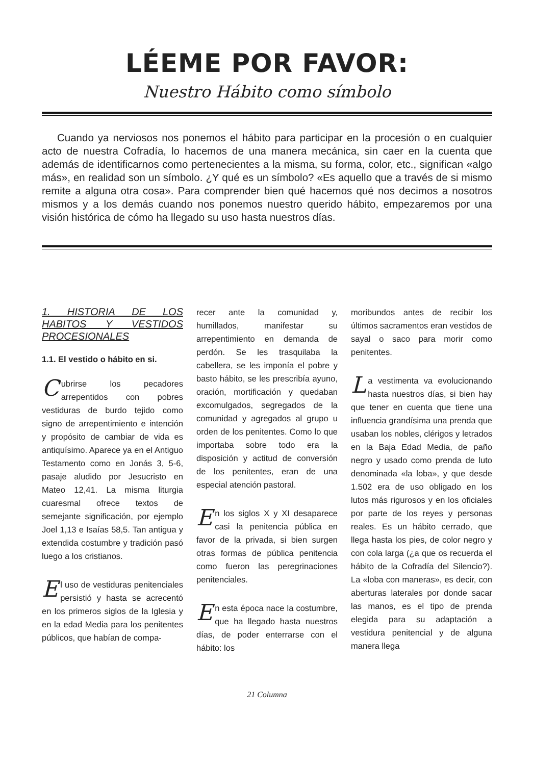LÉEME POR FAVOR:
Nuestro Hábito como símbolo
Cuando ya nerviosos nos ponemos el hábito para participar en la procesión o en cualquier acto de nuestra Cofradía, lo hacemos de una manera mecánica, sin caer en la cuenta que además de identificarnos como pertenecientes a la misma, su forma, color, etc., significan «algo más», en realidad son un símbolo. ¿Y qué es un símbolo? «Es aquello que a través de si mismo remite a alguna otra cosa». Para comprender bien qué hacemos qué nos decimos a nosotros mismos y a los demás cuando nos ponemos nuestro querido hábito, empezaremos por una visión histórica de cómo ha llegado su uso hasta nuestros días.
1. HISTORIA DE LOS HABITOS Y VESTIDOS PROCESIONALES
1.1. El vestido o hábito en si.
Cubrirse los pecadores arrepentidos con pobres vestiduras de burdo tejido como signo de arrepentimiento e intención y propósito de cambiar de vida es antiquísimo. Aparece ya en el Antiguo Testamento como en Jonás 3, 5-6, pasaje aludido por Jesucristo en Mateo 12,41. La misma liturgia cuaresmal ofrece textos de semejante significación, por ejemplo Joel 1,13 e Isaías 58,5. Tan antigua y extendida costumbre y tradición pasó luego a los cristianos.
El uso de vestiduras penitenciales persistió y hasta se acrecentó en los primeros siglos de la Iglesia y en la edad Media para los penitentes públicos, que habían de compa-
recer ante la comunidad y, humillados, manifestar su arrepentimiento en demanda de perdón. Se les trasquilaba la cabellera, se les imponía el pobre y basto hábito, se les prescribía ayuno, oración, mortificación y quedaban excomulgados, segregados de la comunidad y agregados al grupo u orden de los penitentes. Como lo que importaba sobre todo era la disposición y actitud de conversión de los penitentes, eran de una especial atención pastoral.
En los siglos X y XI desaparece casi la penitencia pública en favor de la privada, si bien surgen otras formas de pública penitencia como fueron las peregrinaciones penitenciales.
En esta época nace la costumbre, que ha llegado hasta nuestros días, de poder enterrarse con el hábito: los
moribundos antes de recibir los últimos sacramentos eran vestidos de sayal o saco para morir como penitentes.
La vestimenta va evolucionando hasta nuestros días, si bien hay que tener en cuenta que tiene una influencia grandísima una prenda que usaban los nobles, clérigos y letrados en la Baja Edad Media, de paño negro y usado como prenda de luto denominada «la loba», y que desde 1.502 era de uso obligado en los lutos más rigurosos y en los oficiales por parte de los reyes y personas reales. Es un hábito cerrado, que llega hasta los pies, de color negro y con cola larga (¿a que os recuerda el hábito de la Cofradía del Silencio?). La «loba con maneras», es decir, con aberturas laterales por donde sacar las manos, es el tipo de prenda elegida para su adaptación a vestidura penitencial y de alguna manera llega
21 Columna